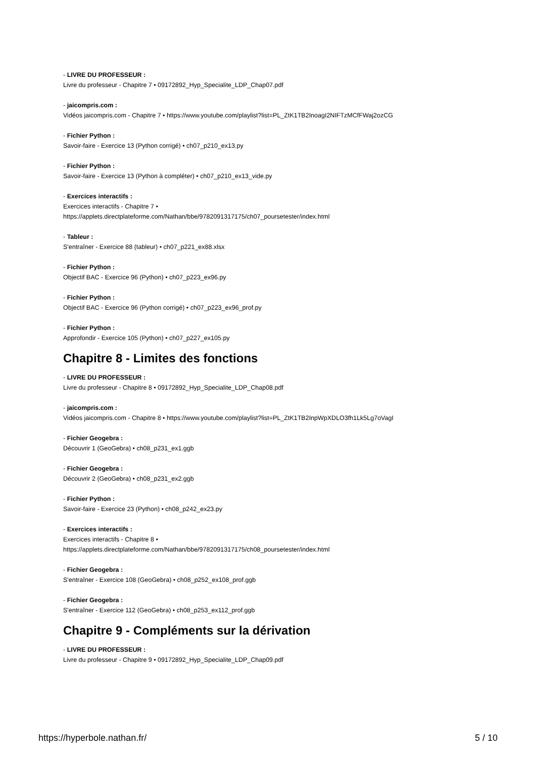- LIVRE DU PROFESSEUR :
Livre du professeur - Chapitre 7 • 09172892_Hyp_Specialite_LDP_Chap07.pdf
- jaicompris.com :
Vidéos jaicompris.com - Chapitre 7 • https://www.youtube.com/playlist?list=PL_ZtK1TB2InoagI2NIFTzMCfFWaj2ozCG
- Fichier Python :
Savoir-faire - Exercice 13 (Python corrigé) • ch07_p210_ex13.py
- Fichier Python :
Savoir-faire - Exercice 13 (Python à compléter) • ch07_p210_ex13_vide.py
- Exercices interactifs :
Exercices interactifs - Chapitre 7 •
https://applets.directplateforme.com/Nathan/bbe/9782091317175/ch07_poursetester/index.html
- Tableur :
S'entraîner - Exercice 88 (tableur) • ch07_p221_ex88.xlsx
- Fichier Python :
Objectif BAC - Exercice 96 (Python) • ch07_p223_ex96.py
- Fichier Python :
Objectif BAC - Exercice 96 (Python corrigé) • ch07_p223_ex96_prof.py
- Fichier Python :
Approfondir - Exercice 105 (Python) • ch07_p227_ex105.py
Chapitre 8 - Limites des fonctions
- LIVRE DU PROFESSEUR :
Livre du professeur - Chapitre 8 • 09172892_Hyp_Specialite_LDP_Chap08.pdf
- jaicompris.com :
Vidéos jaicompris.com - Chapitre 8 • https://www.youtube.com/playlist?list=PL_ZtK1TB2InpWpXDLO3fh1Lk5Lg7oVagI
- Fichier Geogebra :
Découvrir 1 (GeoGebra) • ch08_p231_ex1.ggb
- Fichier Geogebra :
Découvrir 2 (GeoGebra) • ch08_p231_ex2.ggb
- Fichier Python :
Savoir-faire - Exercice 23 (Python) • ch08_p242_ex23.py
- Exercices interactifs :
Exercices interactifs - Chapitre 8 •
https://applets.directplateforme.com/Nathan/bbe/9782091317175/ch08_poursetester/index.html
- Fichier Geogebra :
S'entraîner - Exercice 108 (GeoGebra) • ch08_p252_ex108_prof.ggb
- Fichier Geogebra :
S'entraîner - Exercice 112 (GeoGebra) • ch08_p253_ex112_prof.ggb
Chapitre 9 - Compléments sur la dérivation
- LIVRE DU PROFESSEUR :
Livre du professeur - Chapitre 9 • 09172892_Hyp_Specialite_LDP_Chap09.pdf
https://hyperbole.nathan.fr/ 5 / 10